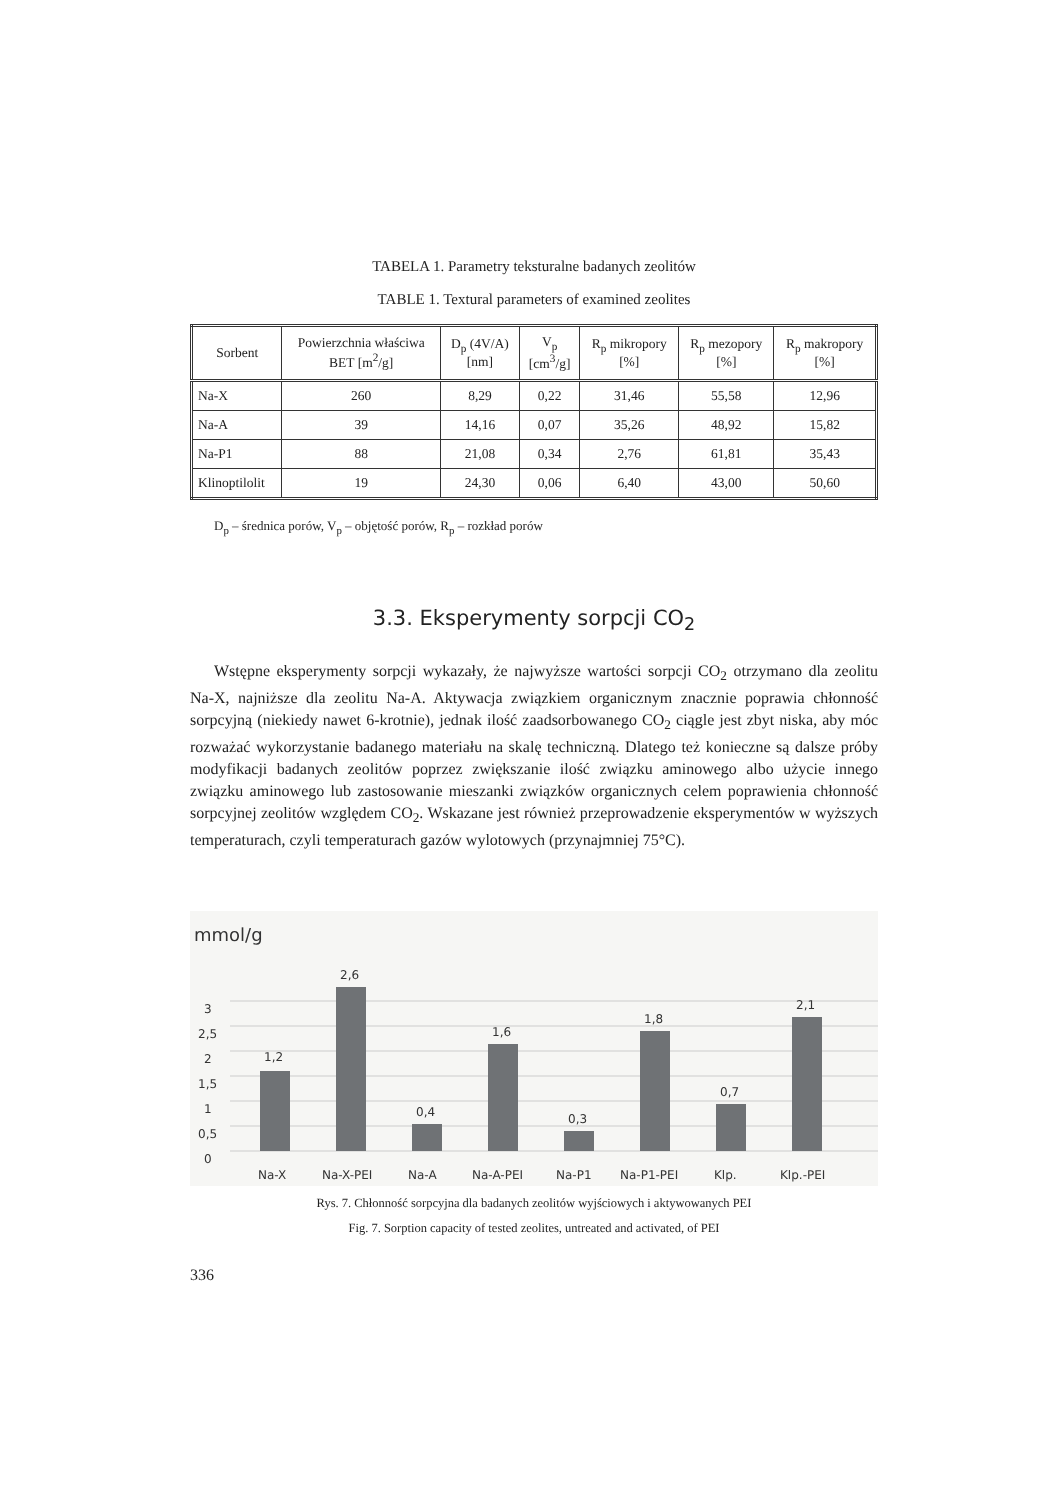TABELA 1. Parametry teksturalne badanych zeolitów
TABLE 1. Textural parameters of examined zeolites
| Sorbent | Powierzchnia właściwa BET [m<sup>2</sup>/g] | D<sub>p</sub> (4V/A) [nm] | V<sub>p</sub> [cm<sup>3</sup>/g] | R<sub>p</sub> mikropory [%] | R<sub>p</sub> mezopory [%] | R<sub>p</sub> makropory [%] |
| --- | --- | --- | --- | --- | --- | --- |
| Na-X | 260 | 8,29 | 0,22 | 31,46 | 55,58 | 12,96 |
| Na-A | 39 | 14,16 | 0,07 | 35,26 | 48,92 | 15,82 |
| Na-P1 | 88 | 21,08 | 0,34 | 2,76 | 61,81 | 35,43 |
| Klinoptilolit | 19 | 24,30 | 0,06 | 6,40 | 43,00 | 50,60 |
D<sub>p</sub> – średnica porów, V<sub>p</sub> – objętość porów, R<sub>p</sub> – rozkład porów
3.3. Eksperymenty sorpcji CO<sub>2</sub>
Wstępne eksperymenty sorpcji wykazały, że najwyższe wartości sorpcji CO<sub>2</sub> otrzymano dla zeolitu Na-X, najniższe dla zeolitu Na-A. Aktywacja związkiem organicznym znacznie poprawia chłonność sorpcyjną (niekiedy nawet 6-krotnie), jednak ilość zaadsorbowanego CO<sub>2</sub> ciągle jest zbyt niska, aby móc rozważać wykorzystanie badanego materiału na skalę techniczną. Dlatego też konieczne są dalsze próby modyfikacji badanych zeolitów poprzez zwiększanie ilość związku aminowego albo użycie innego związku aminowego lub zastosowanie mieszanki związków organicznych celem poprawienia chłonność sorpcyjnej zeolitów względem CO<sub>2</sub>. Wskazane jest również przeprowadzenie eksperymentów w wyższych temperaturach, czyli temperaturach gazów wylotowych (przynajmniej 75°C).
mmol/g
0
0,5
1
1,5
2
2,5
3
1,2
2,6
0,4
1,6
0,3
1,8
0,7
2,1
Na-X
Na-X-PEI
Na-A
Na-A-PEI
Na-P1
Na-P1-PEI
Klp.
Klp.-PEI
Rys. 7. Chłonność sorpcyjna dla badanych zeolitów wyjściowych i aktywowanych PEI
Fig. 7. Sorption capacity of tested zeolites, untreated and activated, of PEI
336